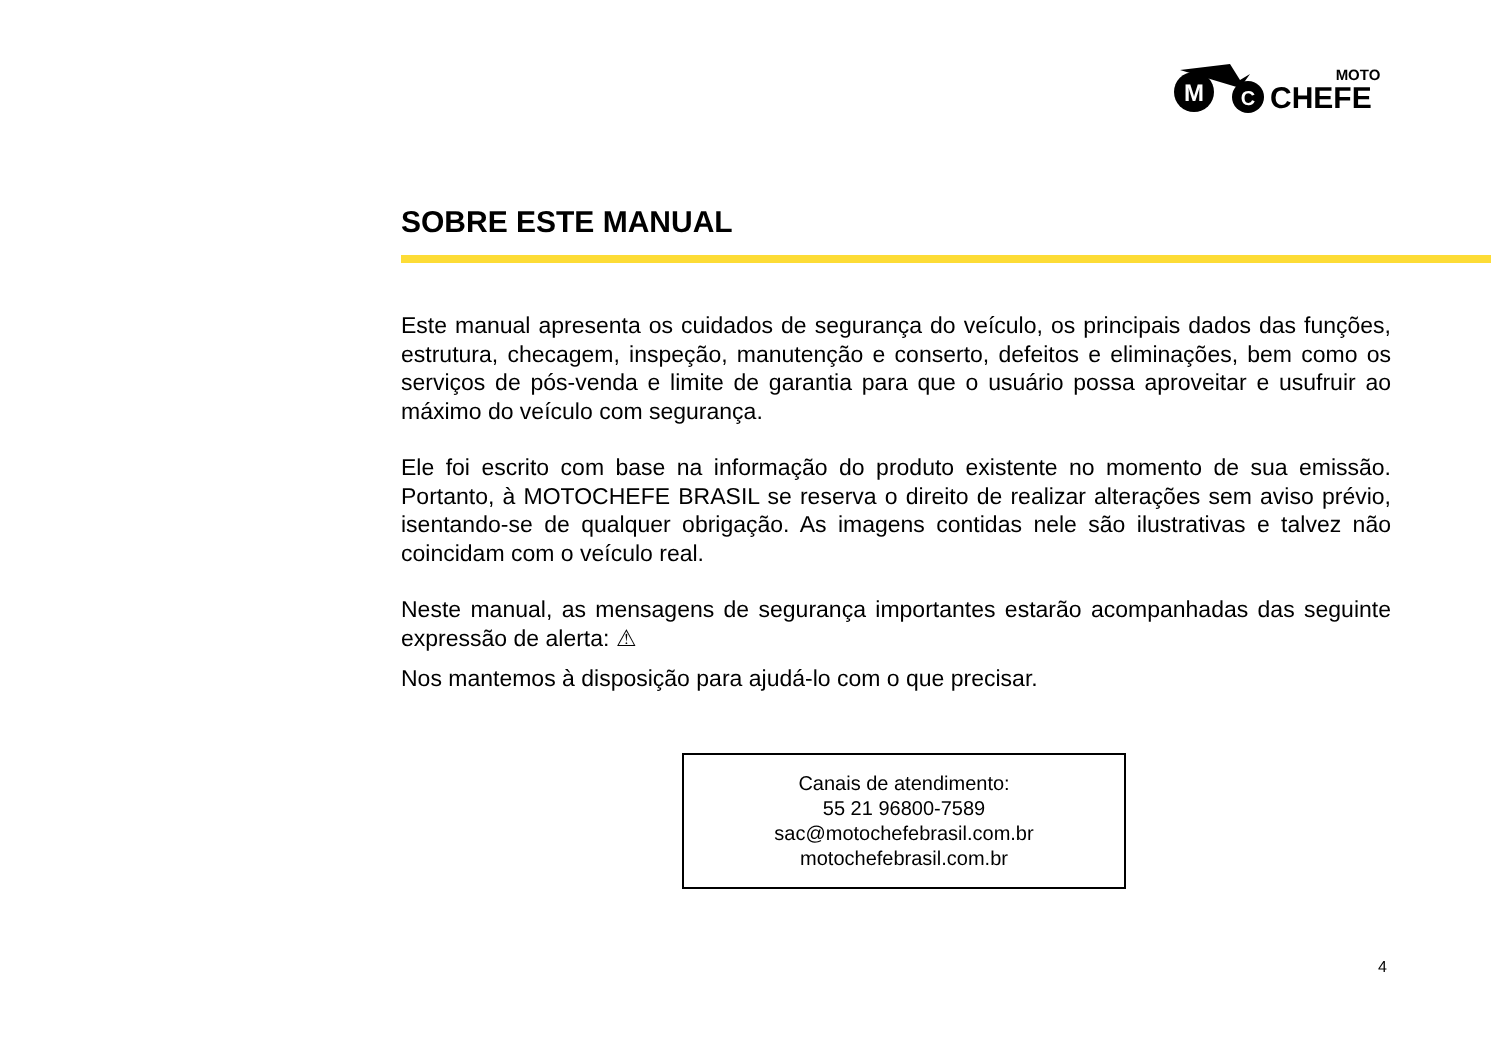M
C
MOTO
CHEFE
SOBRE ESTE MANUAL
Este manual apresenta os cuidados de segurança do veículo, os principais dados das funções, estrutura, checagem, inspeção, manutenção e conserto, defeitos e eliminações, bem como os serviços de pós-venda e limite de garantia para que o usuário possa aproveitar e usufruir ao máximo do veículo com segurança.
Ele foi escrito com base na informação do produto existente no momento de sua emissão. Portanto, à MOTOCHEFE BRASIL se reserva o direito de realizar alterações sem aviso prévio, isentando-se de qualquer obrigação. As imagens contidas nele são ilustrativas e talvez não coincidam com o veículo real.
Neste manual, as mensagens de segurança importantes estarão acompanhadas das seguinte expressão de alerta: ⚠
Nos mantemos à disposição para ajudá-lo com o que precisar.
Canais de atendimento:
55 21 96800-7589
sac@motochefebrasil.com.br
motochefebrasil.com.br
4